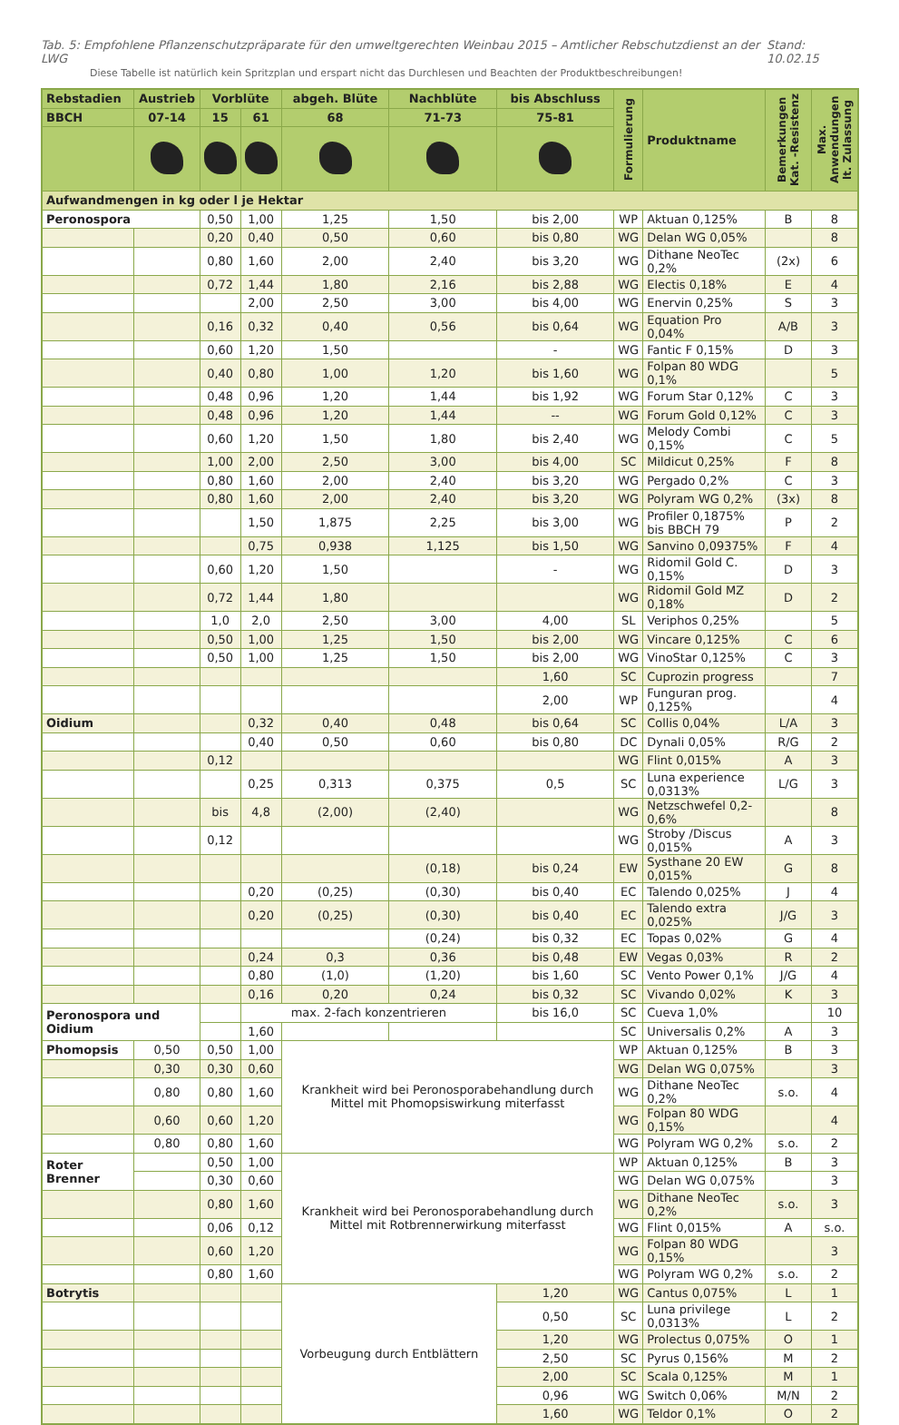Tab. 5: Empfohlene Pflanzenschutzpräparate für den umweltgerechten Weinbau 2015 – Amtlicher Rebschutzdienst an der LWG Stand: 10.02.15
Diese Tabelle ist natürlich kein Spritzplan und erspart nicht das Durchlesen und Beachten der Produktbeschreibungen!
| Rebstadien | Austrieb | Vorblüte | | abgeh. Blüte | Nachblüte | bis Abschluss | Formulierung | Produktname | Bemerkungen Kat. -Resistenz | Max. Anwendungen lt. Zulassung |
| --- | --- | --- | --- | --- | --- | --- | --- | --- | --- | --- |
| BBCH | 07-14 | 15 | 61 | 68 | 71-73 | 75-81 | | | | |
| Aufwandmengen in kg oder l je Hektar | | | | | | | | | | |
| Peronospora | | 0,50 | 1,00 | 1,25 | 1,50 | bis 2,00 | WP | Aktuan 0,125% | B | 8 |
| | | 0,20 | 0,40 | 0,50 | 0,60 | bis 0,80 | WG | Delan WG 0,05% | | 8 |
| | | 0,80 | 1,60 | 2,00 | 2,40 | bis 3,20 | WG | Dithane NeoTec 0,2% | (2x) | 6 |
| | | 0,72 | 1,44 | 1,80 | 2,16 | bis 2,88 | WG | Electis 0,18% | E | 4 |
| | | | 2,00 | 2,50 | 3,00 | bis 4,00 | WG | Enervin 0,25% | S | 3 |
| | | 0,16 | 0,32 | 0,40 | 0,56 | bis 0,64 | WG | Equation Pro 0,04% | A/B | 3 |
| | | 0,60 | 1,20 | 1,50 | | - | WG | Fantic F 0,15% | D | 3 |
| | | 0,40 | 0,80 | 1,00 | 1,20 | bis 1,60 | WG | Folpan 80 WDG 0,1% | | 5 |
| | | 0,48 | 0,96 | 1,20 | 1,44 | bis 1,92 | WG | Forum Star 0,12% | C | 3 |
| | | 0,48 | 0,96 | 1,20 | 1,44 | -- | WG | Forum Gold 0,12% | C | 3 |
| | | 0,60 | 1,20 | 1,50 | 1,80 | bis 2,40 | WG | Melody Combi 0,15% | C | 5 |
| | | 1,00 | 2,00 | 2,50 | 3,00 | bis 4,00 | SC | Mildicut 0,25% | F | 8 |
| | | 0,80 | 1,60 | 2,00 | 2,40 | bis 3,20 | WG | Pergado 0,2% | C | 3 |
| | | 0,80 | 1,60 | 2,00 | 2,40 | bis 3,20 | WG | Polyram WG 0,2% | (3x) | 8 |
| | | | 1,50 | 1,875 | 2,25 | bis 3,00 | WG | Profiler 0,1875% bis BBCH 79 | P | 2 |
| | | | 0,75 | 0,938 | 1,125 | bis 1,50 | WG | Sanvino 0,09375% | F | 4 |
| | | 0,60 | 1,20 | 1,50 | | - | WG | Ridomil Gold C. 0,15% | D | 3 |
| | | 0,72 | 1,44 | 1,80 | | | WG | Ridomil Gold MZ 0,18% | D | 2 |
| | | 1,0 | 2,0 | 2,50 | 3,00 | 4,00 | SL | Veriphos 0,25% | | 5 |
| | | 0,50 | 1,00 | 1,25 | 1,50 | bis 2,00 | WG | Vincare 0,125% | C | 6 |
| | | 0,50 | 1,00 | 1,25 | 1,50 | bis 2,00 | WG | VinoStar 0,125% | C | 3 |
| | | | | | | 1,60 | SC | Cuprozin progress | | 7 |
| | | | | | | 2,00 | WP | Funguran prog. 0,125% | | 4 |
| Oidium | | | 0,32 | 0,40 | 0,48 | bis 0,64 | SC | Collis 0,04% | L/A | 3 |
| | | | 0,40 | 0,50 | 0,60 | bis 0,80 | DC | Dynali 0,05% | R/G | 2 |
| | | 0,12 | | | | | WG | Flint 0,015% | A | 3 |
| | | | 0,25 | 0,313 | 0,375 | 0,5 | SC | Luna experience 0,0313% | L/G | 3 |
| | | bis | 4,8 | (2,00) | (2,40) | | WG | Netzschwefel 0,2-0,6% | | 8 |
| | | 0,12 | | | | | WG | Stroby /Discus 0,015% | A | 3 |
| | | | | | (0,18) | bis 0,24 | EW | Systhane 20 EW 0,015% | G | 8 |
| | | | 0,20 | (0,25) | (0,30) | bis 0,40 | EC | Talendo 0,025% | J | 4 |
| | | | 0,20 | (0,25) | (0,30) | bis 0,40 | EC | Talendo extra 0,025% | J/G | 3 |
| | | | | | (0,24) | bis 0,32 | EC | Topas 0,02% | G | 4 |
| | | | 0,24 | 0,3 | 0,36 | bis 0,48 | EW | Vegas 0,03% | R | 2 |
| | | | 0,80 | (1,0) | (1,20) | bis 1,60 | SC | Vento Power 0,1% | J/G | 4 |
| | | | 0,16 | 0,20 | 0,24 | bis 0,32 | SC | Vivando 0,02% | K | 3 |
| Peronospora und Oidium | | | max. 2-fach konzentrieren | | | bis 16,0 | SC | Cueva 1,0% | | 10 |
| | | | 1,60 | | | | SC | Universalis 0,2% | A | 3 |
| Phomopsis | 0,50 | 0,50 | 1,00 | Krankheit wird bei Peronosporabehandlung durch Mittel mit Phomopsiswirkung miterfasst | | | WP | Aktuan 0,125% | B | 3 |
| | 0,30 | 0,30 | 0,60 | | | | WG | Delan WG 0,075% | | 3 |
| | 0,80 | 0,80 | 1,60 | | | | WG | Dithane NeoTec 0,2% | s.o. | 4 |
| | 0,60 | 0,60 | 1,20 | | | | WG | Folpan 80 WDG 0,15% | | 4 |
| | 0,80 | 0,80 | 1,60 | | | | WG | Polyram WG 0,2% | s.o. | 2 |
| Roter Brenner | | 0,50 | 1,00 | Krankheit wird bei Peronosporabehandlung durch Mittel mit Rotbrennerwirkung miterfasst | | | WP | Aktuan 0,125% | B | 3 |
| | | 0,30 | 0,60 | | | | WG | Delan WG 0,075% | | 3 |
| | | 0,80 | 1,60 | | | | WG | Dithane NeoTec 0,2% | s.o. | 3 |
| | | 0,06 | 0,12 | | | | WG | Flint 0,015% | A | s.o. |
| | | 0,60 | 1,20 | | | | WG | Folpan 80 WDG 0,15% | | 3 |
| | | 0,80 | 1,60 | | | | WG | Polyram WG 0,2% | s.o. | 2 |
| Botrytis | | | | Vorbeugung durch Entblättern | | 1,20 | WG | Cantus 0,075% | L | 1 |
| | | | | | | 0,50 | SC | Luna privilege 0,0313% | L | 2 |
| | | | | | | 1,20 | WG | Prolectus 0,075% | O | 1 |
| | | | | | | 2,50 | SC | Pyrus 0,156% | M | 2 |
| | | | | | | 2,00 | SC | Scala 0,125% | M | 1 |
| | | | | | | 0,96 | WG | Switch 0,06% | M/N | 2 |
| | | | | | | 1,60 | WG | Teldor 0,1% | O | 2 |